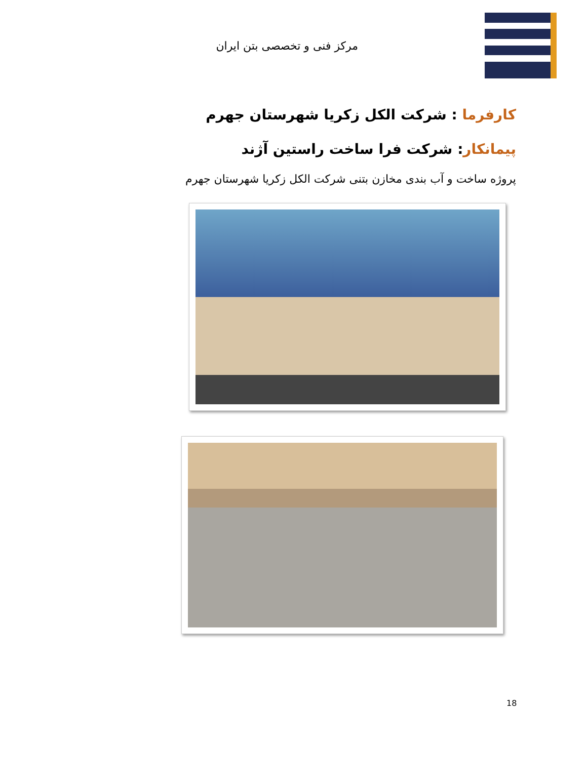مرکز فنی و تخصصی بتن ایران
کارفرما : شرکت الکل زکریا شهرستان جهرم
پیمانکار: شرکت فرا ساخت راستین آژند
پروژه ساخت و آب بندی مخازن بتنی شرکت الکل زکریا شهرستان جهرم
18